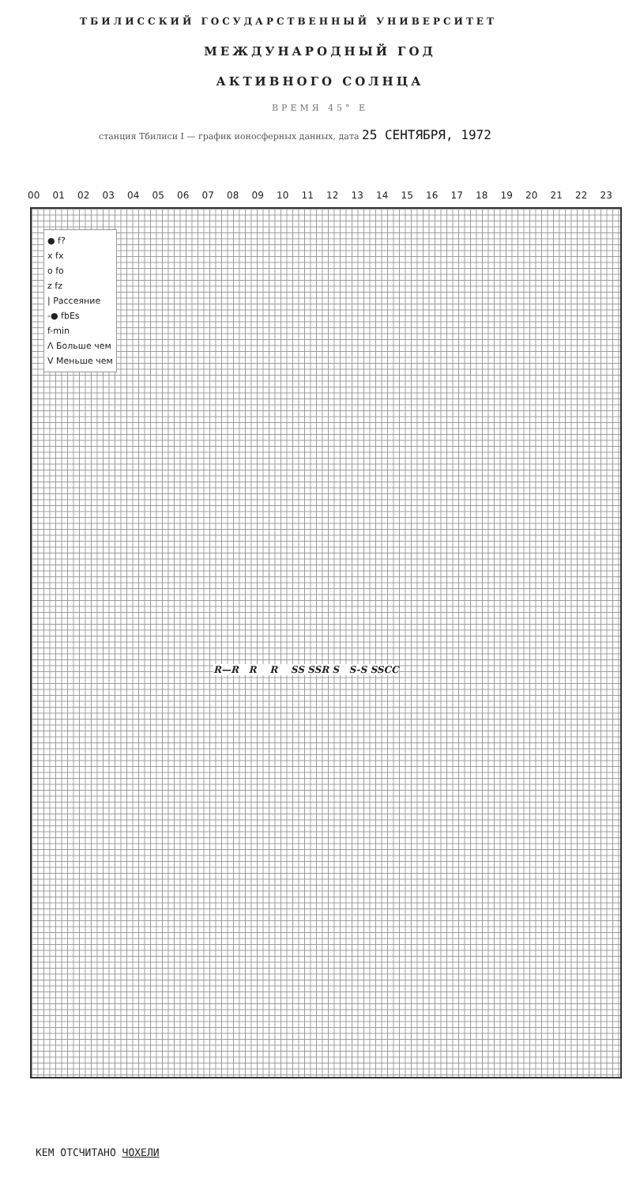ТБИЛИССКИЙ ГОСУДАРСТВЕННЫЙ УНИВЕРСИТЕТ
МЕЖДУНАРОДНЫЙ ГОД
АКТИВНОГО СОЛНЦА
ВРЕМЯ 45° E
станция Тбилиси I — график ионосферных данных, дата 25 СЕНТЯБРЯ, 1972
00 01 02 03 04 05 06 07 08 09 10 11 12 13 14 15 16 17 18 19 20 21 22 23
● f?
x fx
o fo
z fz
| Рассеяние
-● fbEs
f-min
Λ Больше чем
V Меньше чем
R—R R R SS SSR S S-S SSCC
КЕМ ОТСЧИТАНО ЧОХЕЛИ